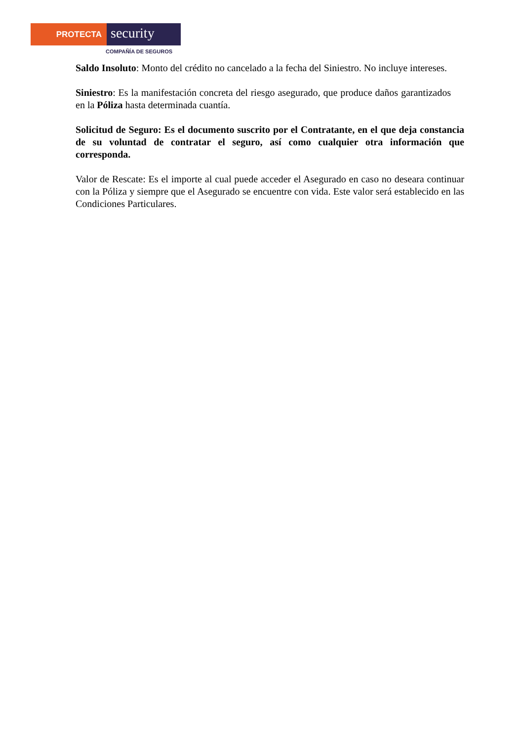PROTECTA
security
COMPAÑÍA DE SEGUROS
Saldo Insoluto: Monto del crédito no cancelado a la fecha del Siniestro. No incluye intereses.
Siniestro: Es la manifestación concreta del riesgo asegurado, que produce daños garantizados en la Póliza hasta determinada cuantía.
Solicitud de Seguro: Es el documento suscrito por el Contratante, en el que deja constancia de su voluntad de contratar el seguro, así como cualquier otra información que corresponda.
Valor de Rescate: Es el importe al cual puede acceder el Asegurado en caso no deseara continuar con la Póliza y siempre que el Asegurado se encuentre con vida. Este valor será establecido en las Condiciones Particulares.